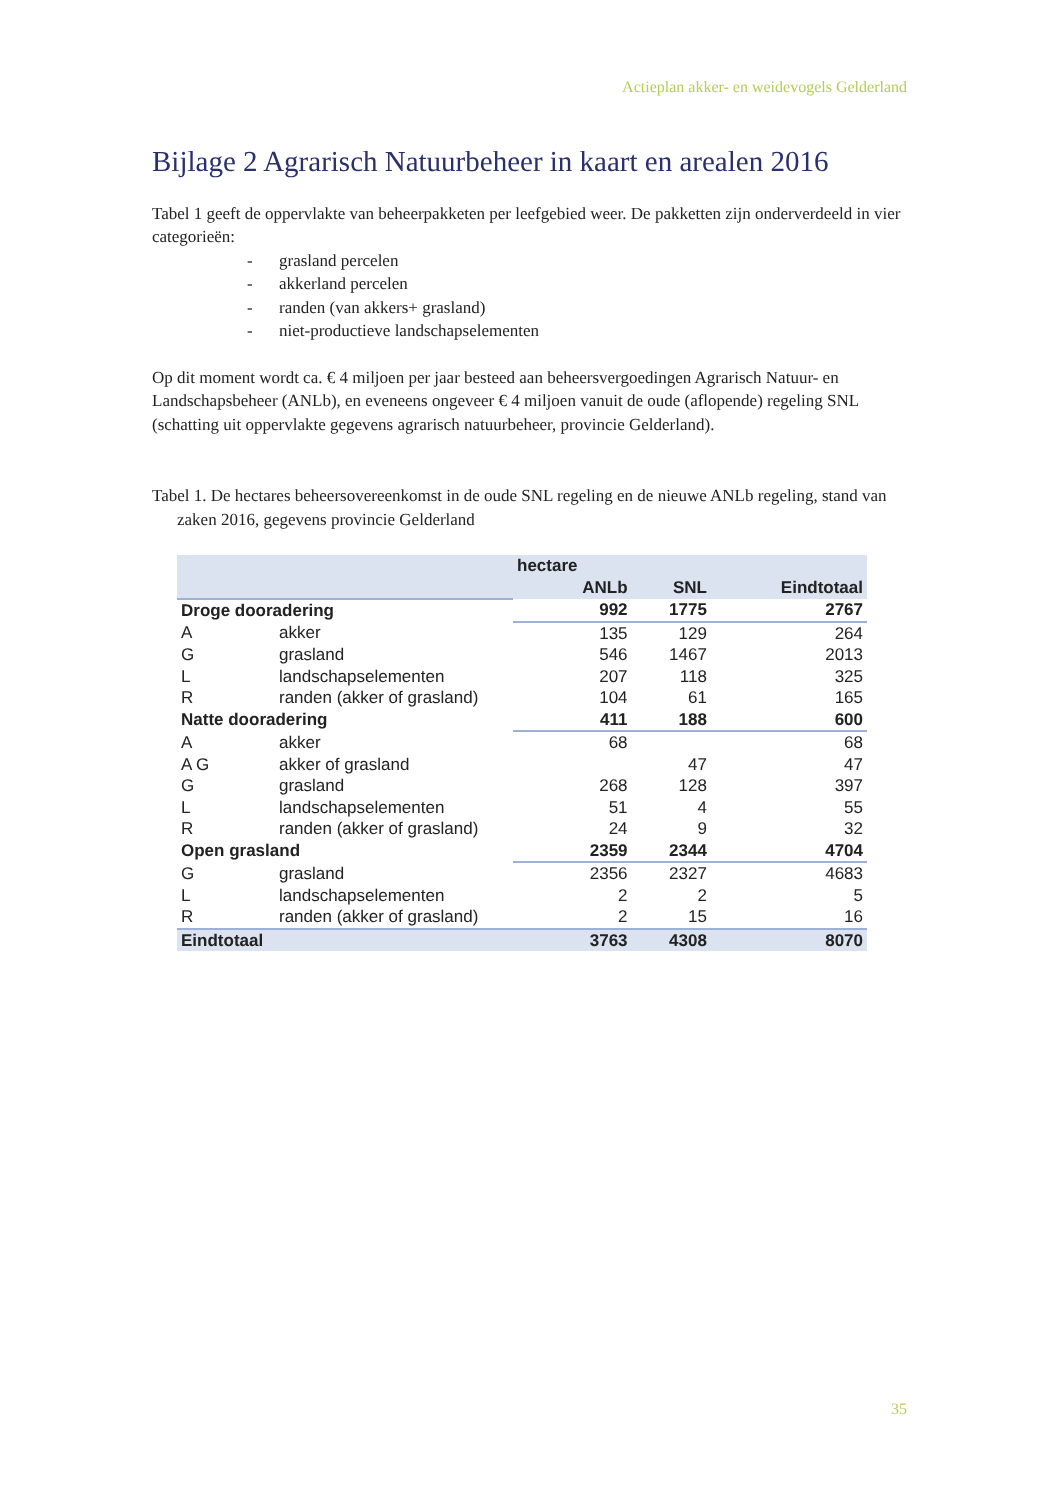Actieplan akker- en weidevogels Gelderland
Bijlage 2 Agrarisch Natuurbeheer in kaart en arealen 2016
Tabel 1 geeft de oppervlakte van beheerpakketen per leefgebied weer. De pakketten zijn onderverdeeld in vier categorieën:
- grasland percelen
- akkerland percelen
- randen (van akkers+ grasland)
- niet-productieve landschapselementen
Op dit moment wordt ca. € 4 miljoen per jaar besteed aan beheersvergoedingen Agrarisch Natuur- en Landschapsbeheer (ANLb), en eveneens ongeveer € 4 miljoen vanuit de oude (aflopende) regeling SNL (schatting uit oppervlakte gegevens agrarisch natuurbeheer, provincie Gelderland).
Tabel 1. De hectares beheersovereenkomst in de oude SNL regeling en de nieuwe ANLb regeling, stand van zaken 2016, gegevens provincie Gelderland
| | | hectare | | |
| --- | --- | --- | --- | --- |
| | | ANLb | SNL | Eindtotaal |
| Droge dooradering | | 992 | 1775 | 2767 |
| A | akker | 135 | 129 | 264 |
| G | grasland | 546 | 1467 | 2013 |
| L | landschapselementen | 207 | 118 | 325 |
| R | randen (akker of grasland) | 104 | 61 | 165 |
| Natte dooradering | | 411 | 188 | 600 |
| A | akker | 68 | | 68 |
| A G | akker of grasland | | 47 | 47 |
| G | grasland | 268 | 128 | 397 |
| L | landschapselementen | 51 | 4 | 55 |
| R | randen (akker of grasland) | 24 | 9 | 32 |
| Open grasland | | 2359 | 2344 | 4704 |
| G | grasland | 2356 | 2327 | 4683 |
| L | landschapselementen | 2 | 2 | 5 |
| R | randen (akker of grasland) | 2 | 15 | 16 |
| Eindtotaal | | 3763 | 4308 | 8070 |
35